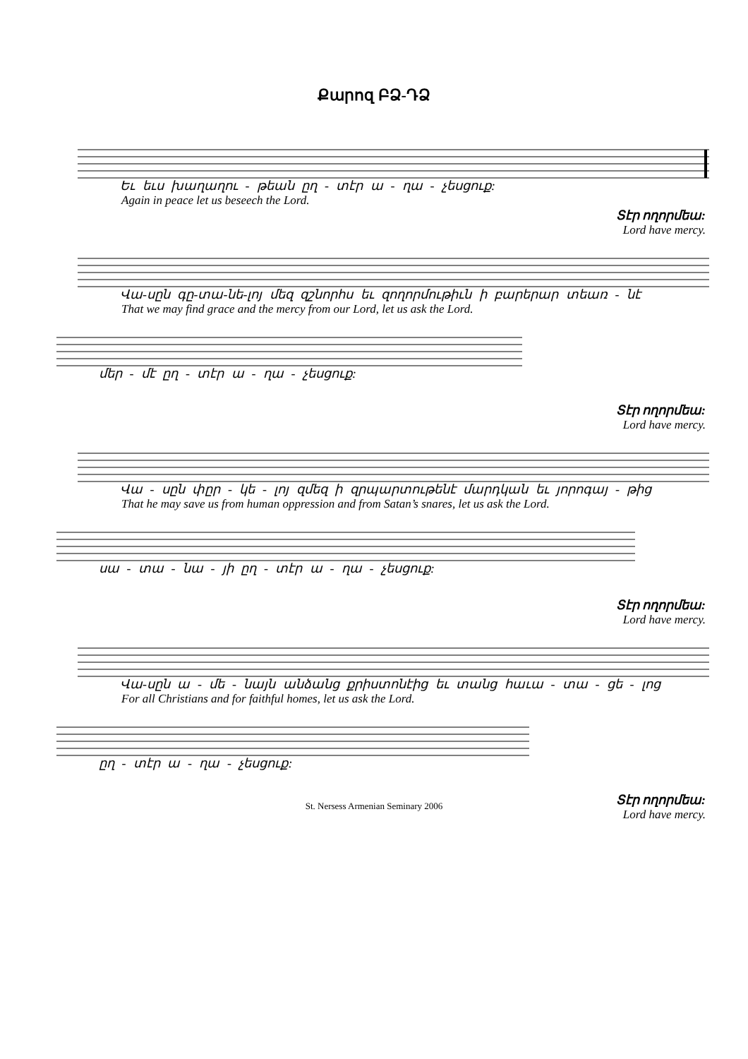Քարոզ ԲՁ-ԴՁ
Եւ եւս խաղաղու - թեան ըղ - տէր ա - ղա - չեսցուք:
Again in peace let us beseech the Lord.
Տէր ողորմեա:
Lord have mercy.
Վա-սըն գը-տա-նե-լոյ մեզ զշնորհս եւ զողորմութիւն ի բարերար տեառ - նէ
That we may find grace and the mercy from our Lord, let us ask the Lord.
մեր - մէ ըղ - տէր ա - ղա - չեսցուք:
Տէր ողորմեա:
Lord have mercy.
Վա - սըն փըր - կե - լոյ զմեզ ի զրպարտութենէ մարդկան եւ յորոգայ - թից
That he may save us from human oppression and from Satan’s snares, let us ask the Lord.
սա - տա - նա - յի ըղ - տէր ա - ղա - չեսցուք:
Տէր ողորմեա:
Lord have mercy.
Վա-սըն ա - մե - նայն անձանց քրիստոնէից եւ տանց հաւա - տա - ցե - լոց
For all Christians and for faithful homes, let us ask the Lord.
ըղ - տէր ա - ղա - չեսցուք:
Տէր ողորմեա:
Lord have mercy.
St. Nersess Armenian Seminary 2006